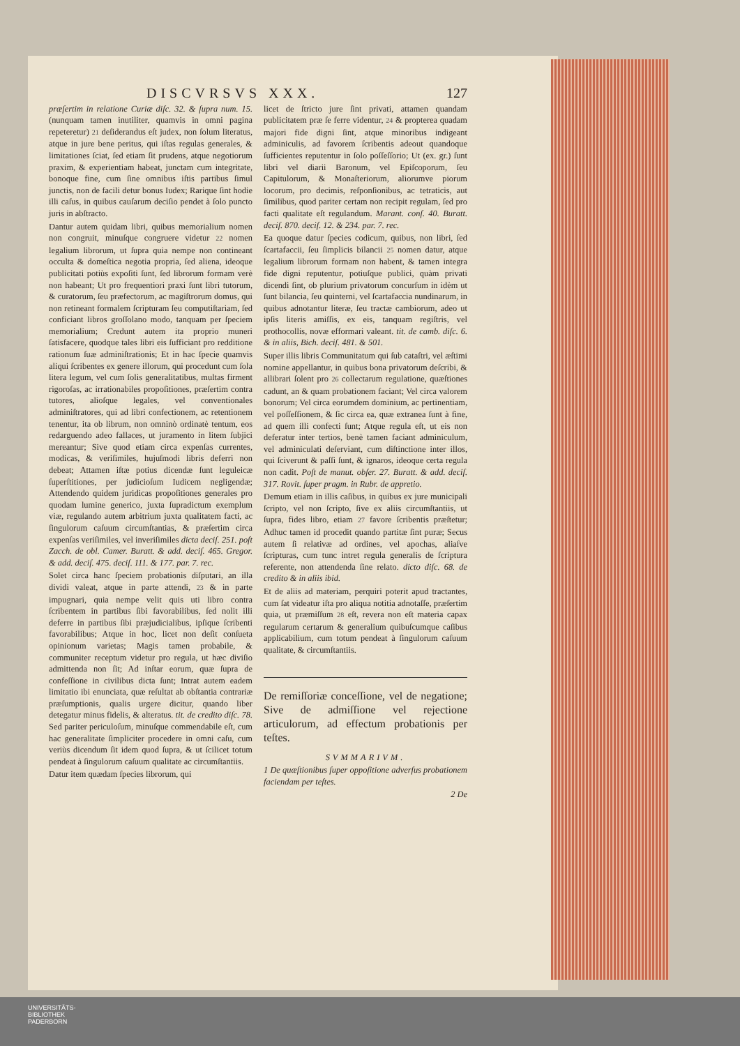DISCVRSVS XXX. 127
præſertim in relatione Curiæ diſc. 32. & ſupra num. 15. (nunquam tamen inutiliter, quamvis in omni pagina repeteretur) 21 deſiderandus eſt judex, non ſolum literatus, atque in jure bene peritus, qui iſtas regulas generales, & limitationes ſciat, ſed etiam ſit prudens, atque negotiorum praxim, & experientiam habeat, junctam cum integritate, bonoque fine, cum ſine omnibus iſtis partibus ſimul junctis, non de facili detur bonus Iudex; Rarique ſint hodie illi caſus, in quibus cauſarum deciſio pendet à ſolo puncto juris in abſtracto.
Dantur autem quidam libri, quibus memorialium nomen non congruit, minuſque congruere videtur 22 nomen legalium librorum, ut ſupra quia nempe non contineant occulta & domeſtica negotia propria, ſed aliena, ideoque publicitati potiùs expoſiti ſunt, ſed librorum formam verè non habeant; Ut pro frequentiori praxi ſunt libri tutorum, & curatorum, ſeu præfectorum, ac magiſtrorum domus, qui non retineant formalem ſcripturam ſeu computiſtariam, ſed conficiant libros groſſolano modo, tanquam per ſpeciem memorialium; Credunt autem ita proprio muneri ſatisfacere, quodque tales libri eis ſufficiant pro redditione rationum ſuæ adminiſtrationis; Et in hac ſpecie quamvis aliqui ſcribentes ex genere illorum, qui procedunt cum ſola litera legum, vel cum ſolis generalitatibus, multas firment rigoroſas, ac irrationabiles propoſitiones, præſertim contra tutores, alioſque legales, vel conventionales adminiſtratores, qui ad libri confectionem, ac retentionem tenentur, ita ob librum, non omninò ordinatè tentum, eos redarguendo adeo fallaces, ut juramento in litem ſubjici mereantur; Sive quod etiam circa expenſas currentes, modicas, & veriſimiles, hujuſmodi libris deferri non debeat; Attamen iſtæ potius dicendæ ſunt leguleicæ ſuperſtitiones, per judicioſum Iudicem negligendæ; Attendendo quidem juridicas propoſitiones generales pro quodam lumine generico, juxta ſupradictum exemplum viæ, regulando autem arbitrium juxta qualitatem facti, ac ſingulorum caſuum circumſtantias, & præſertim circa expenſas veriſimiles, vel inveriſimiles dicta deciſ. 251. poſt Zacch. de obl. Camer. Buratt. & add. deciſ. 465. Gregor. & add. deciſ. 475. deciſ. 111. & 177. par. 7. rec.
Solet circa hanc ſpeciem probationis diſputari, an illa dividi valeat, atque in parte attendi, 23 & in parte impugnari, quia nempe velit quis uti libro contra ſcribentem in partibus ſibi favorabilibus, ſed nolit illi deferre in partibus ſibi præjudicialibus, ipſique ſcribenti favorabilibus; Atque in hoc, licet non deſit conſueta opinionum varietas; Magis tamen probabile, & communiter receptum videtur pro regula, ut hæc diviſio admittenda non ſit; Ad inſtar eorum, quæ ſupra de confeſſione in civilibus dicta ſunt; Intrat autem eadem limitatio ibi enunciata, quæ reſultat ab obſtantia contrariæ præſumptionis, qualis urgere dicitur, quando liber detegatur minus fidelis, & alteratus. tit. de credito diſc. 78. Sed pariter periculoſum, minuſque commendabile eſt, cum hac generalitate ſimpliciter procedere in omni caſu, cum veriùs dicendum ſit idem quod ſupra, & ut ſcilicet totum pendeat à ſingulorum caſuum qualitate ac circumſtantiis.
Datur item quædam ſpecies librorum, qui
licet de ſtricto jure ſint privati, attamen quandam publicitatem præ ſe ferre videntur, 24 & propterea quadam majori fide digni ſint, atque minoribus indigeant adminiculis, ad favorem ſcribentis adeout quandoque ſufficientes reputentur in ſolo poſſeſſorio; Ut (ex. gr.) ſunt libri vel diarii Baronum, vel Epiſcoporum, ſeu Capitulorum, & Monaſteriorum, aliorumve piorum locorum, pro decimis, reſponſionibus, ac tetraticis, aut ſimilibus, quod pariter certam non recipit regulam, ſed pro facti qualitate eſt regulandum. Marant. conſ. 40. Buratt. deciſ. 870. deciſ. 12. & 234. par. 7. rec.
Ea quoque datur ſpecies codicum, quibus, non libri, ſed ſcartafaccii, ſeu ſimplicis bilancii 25 nomen datur, atque legalium librorum formam non habent, & tamen integra fide digni reputentur, potiuſque publici, quàm privati dicendi ſint, ob plurium privatorum concurſum in idèm ut ſunt bilancia, ſeu quinterni, vel ſcartafaccia nundinarum, in quibus adnotantur literæ, ſeu tractæ cambiorum, adeo ut ipſis literis amiſſis, ex eis, tanquam regiſtris, vel prothocollis, novæ efformari valeant. tit. de camb. diſc. 6. & in aliis, Bich. deciſ. 481. & 501.
Super illis libris Communitatum qui ſub cataſtri, vel æſtimi nomine appellantur, in quibus bona privatorum deſcribi, & allibrari ſolent pro 26 collectarum regulatione, quæſtiones cadunt, an & quam probationem faciant; Vel circa valorem bonorum; Vel circa eorumdem dominium, ac pertinentiam, vel poſſeſſionem, & ſic circa ea, quæ extranea ſunt à fine, ad quem illi confecti ſunt; Atque regula eſt, ut eis non deferatur inter tertios, benè tamen faciant adminiculum, vel adminiculati deſerviant, cum diſtinctione inter illos, qui ſciverunt & paſſi ſunt, & ignaros, ideoque certa regula non cadit. Poſt de manut. obſer. 27. Buratt. & add. deciſ. 317. Rovit. ſuper pragm. in Rubr. de appretio.
Demum etiam in illis caſibus, in quibus ex jure municipali ſcripto, vel non ſcripto, ſive ex aliis circumſtantiis, ut ſupra, fides libro, etiam 27 favore ſcribentis præſtetur; Adhuc tamen id procedit quando partitæ ſint puræ; Secus autem ſi relativæ ad ordines, vel apochas, aliaſve ſcripturas, cum tunc intret regula generalis de ſcriptura referente, non attendenda ſine relato. dicto diſc. 68. de credito & in aliis ibid.
Et de aliis ad materiam, perquiri poterit apud tractantes, cum ſat videatur iſta pro aliqua notitia adnotaſſe, præſertim quia, ut præmiſſum 28 eſt, revera non eſt materia capax regularum certarum & generalium quibuſcumque caſibus applicabilium, cum totum pendeat à ſingulorum caſuum qualitate, & circumſtantiis.
De remiſſoriæ conceſſione, vel de negatione; Sive de admiſſione vel rejectione articulorum, ad effectum probationis per teſtes.
SVMMARIVM.
1 De quæſtionibus ſuper oppoſitione adverſus probationem faciendam per teſtes.
2 De
UNIVERSITÄTS-
BIBLIOTHEK
PADERBORN